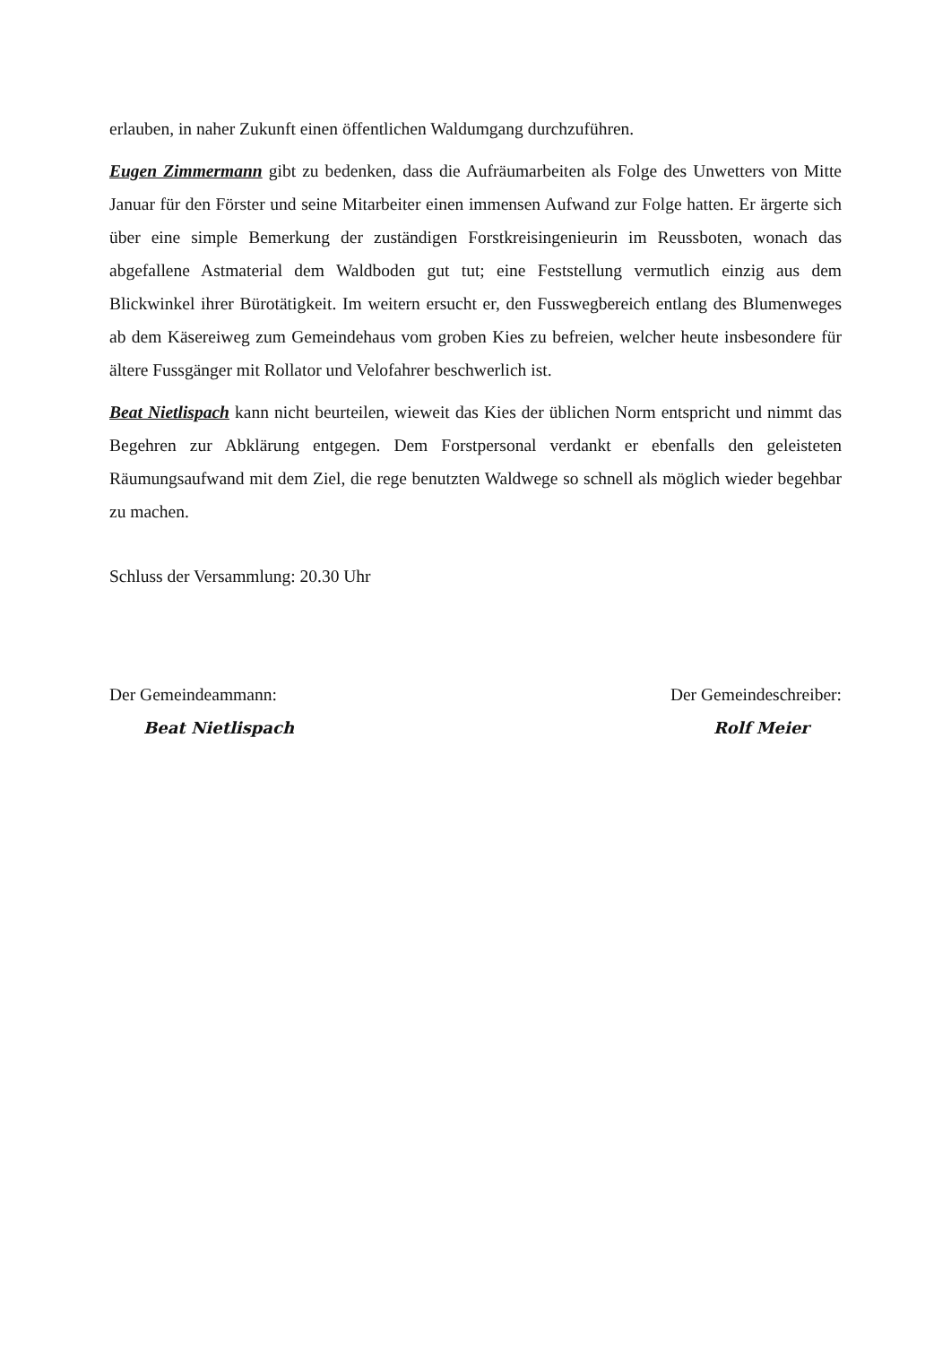erlauben, in naher Zukunft einen öffentlichen Waldumgang durchzuführen.
Eugen Zimmermann gibt zu bedenken, dass die Aufräumarbeiten als Folge des Unwetters von Mitte Januar für den Förster und seine Mitarbeiter einen immensen Aufwand zur Folge hatten. Er ärgerte sich über eine simple Bemerkung der zuständigen Forstkreisingenieurin im Reussboten, wonach das abgefallene Astmaterial dem Waldboden gut tut; eine Feststellung vermutlich einzig aus dem Blickwinkel ihrer Bürotätigkeit. Im weitern ersucht er, den Fusswegbereich entlang des Blumenweges ab dem Käsereiweg zum Gemeindehaus vom groben Kies zu befreien, welcher heute insbesondere für ältere Fussgänger mit Rollator und Velofahrer beschwerlich ist.
Beat Nietlispach kann nicht beurteilen, wieweit das Kies der üblichen Norm entspricht und nimmt das Begehren zur Abklärung entgegen. Dem Forstpersonal verdankt er ebenfalls den geleisteten Räumungsaufwand mit dem Ziel, die rege benutzten Waldwege so schnell als möglich wieder begehbar zu machen.
Schluss der Versammlung: 20.30 Uhr
Der Gemeindeammann:
Beat Nietlispach
Der Gemeindeschreiber:
Rolf Meier